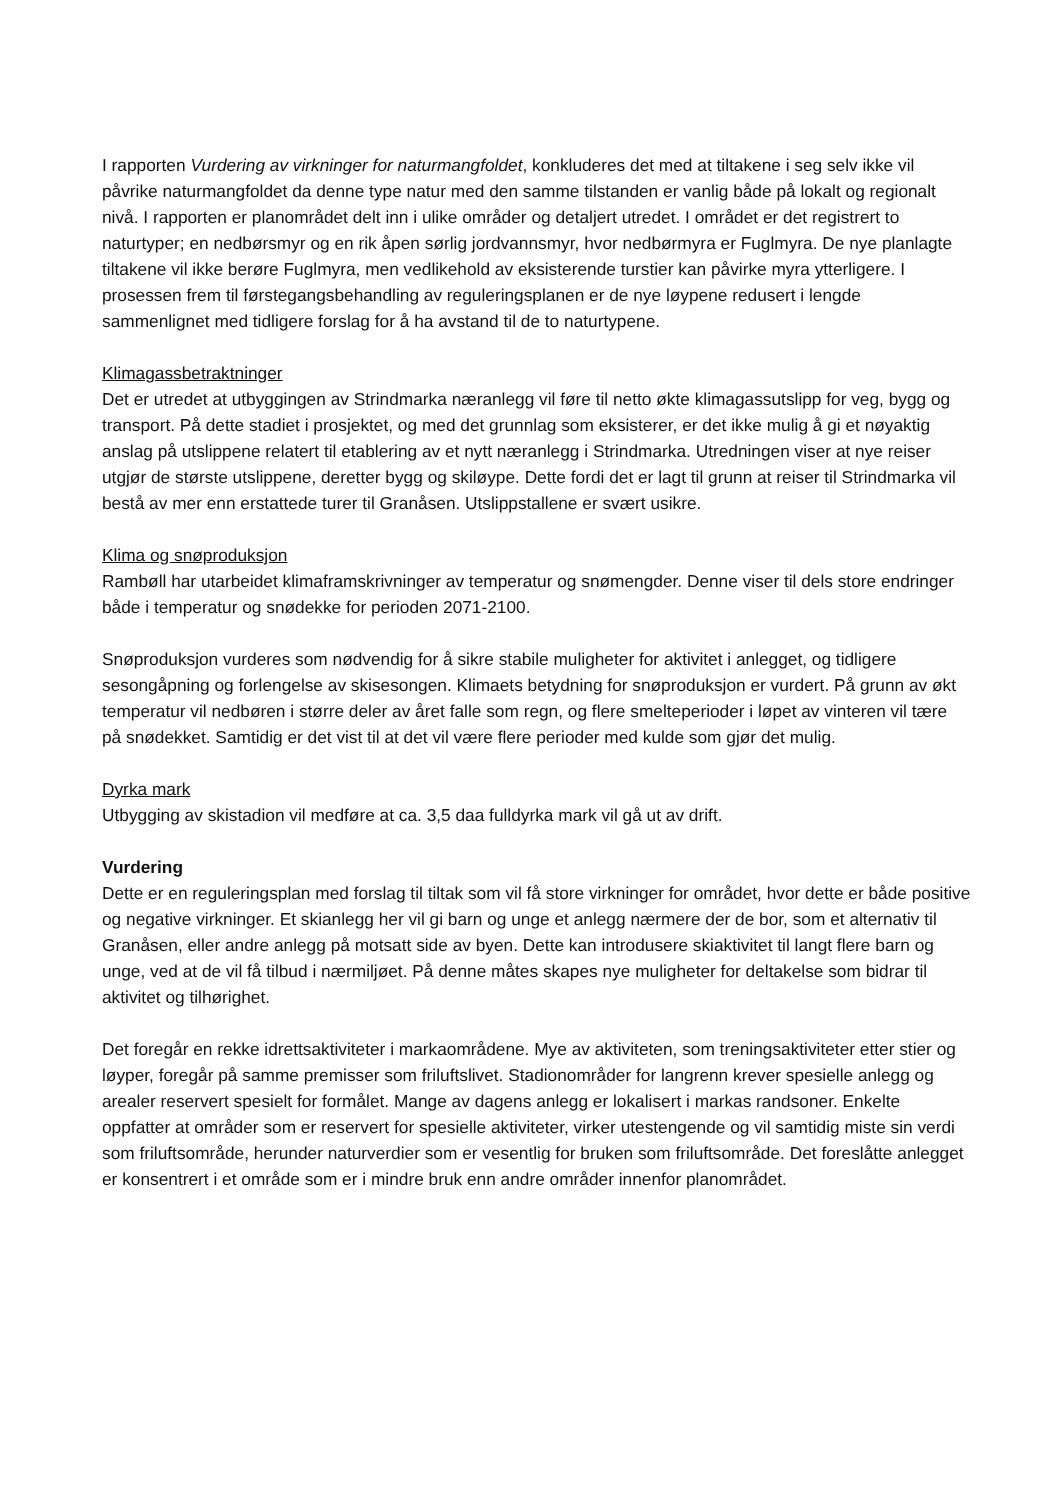I rapporten Vurdering av virkninger for naturmangfoldet, konkluderes det med at tiltakene i seg selv ikke vil påvrike naturmangfoldet da denne type natur med den samme tilstanden er vanlig både på lokalt og regionalt nivå. I rapporten er planområdet delt inn i ulike områder og detaljert utredet. I området er det registrert to naturtyper; en nedbørsmyr og en rik åpen sørlig jordvannsmyr, hvor nedbørmyra er Fuglmyra. De nye planlagte tiltakene vil ikke berøre Fuglmyra, men vedlikehold av eksisterende turstier kan påvirke myra ytterligere. I prosessen frem til førstegangsbehandling av reguleringsplanen er de nye løypene redusert i lengde sammenlignet med tidligere forslag for å ha avstand til de to naturtypene.
Klimagassbetraktninger
Det er utredet at utbyggingen av Strindmarka næranlegg vil føre til netto økte klimagassutslipp for veg, bygg og transport. På dette stadiet i prosjektet, og med det grunnlag som eksisterer, er det ikke mulig å gi et nøyaktig anslag på utslippene relatert til etablering av et nytt næranlegg i Strindmarka. Utredningen viser at nye reiser utgjør de største utslippene, deretter bygg og skiløype. Dette fordi det er lagt til grunn at reiser til Strindmarka vil bestå av mer enn erstattede turer til Granåsen. Utslippstallene er svært usikre.
Klima og snøproduksjon
Rambøll har utarbeidet klimaframskrivninger av temperatur og snømengder. Denne viser til dels store endringer både i temperatur og snødekke for perioden 2071-2100.
Snøproduksjon vurderes som nødvendig for å sikre stabile muligheter for aktivitet i anlegget, og tidligere sesongåpning og forlengelse av skisesongen. Klimaets betydning for snøproduksjon er vurdert. På grunn av økt temperatur vil nedbøren i større deler av året falle som regn, og flere smelteperioder i løpet av vinteren vil tære på snødekket. Samtidig er det vist til at det vil være flere perioder med kulde som gjør det mulig.
Dyrka mark
Utbygging av skistadion vil medføre at ca. 3,5 daa fulldyrka mark vil gå ut av drift.
Vurdering
Dette er en reguleringsplan med forslag til tiltak som vil få store virkninger for området, hvor dette er både positive og negative virkninger. Et skianlegg her vil gi barn og unge et anlegg nærmere der de bor, som et alternativ til Granåsen, eller andre anlegg på motsatt side av byen. Dette kan introdusere skiaktivitet til langt flere barn og unge, ved at de vil få tilbud i nærmiljøet. På denne måtes skapes nye muligheter for deltakelse som bidrar til aktivitet og tilhørighet.
Det foregår en rekke idrettsaktiviteter i markaområdene. Mye av aktiviteten, som treningsaktiviteter etter stier og løyper, foregår på samme premisser som friluftslivet. Stadionområder for langrenn krever spesielle anlegg og arealer reservert spesielt for formålet. Mange av dagens anlegg er lokalisert i markas randsoner. Enkelte oppfatter at områder som er reservert for spesielle aktiviteter, virker utestengende og vil samtidig miste sin verdi som friluftsområde, herunder naturverdier som er vesentlig for bruken som friluftsområde. Det foreslåtte anlegget er konsentrert i et område som er i mindre bruk enn andre områder innenfor planområdet.